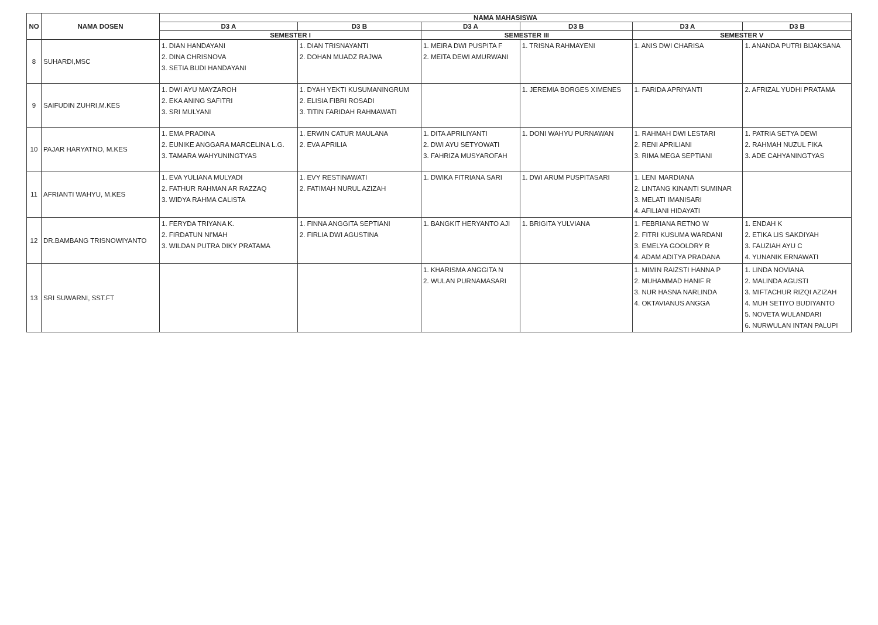| NO | NAMA DOSEN | NAMA MAHASISWA | | | | | |
| --- | --- | --- | --- | --- | --- | --- | --- |
| | | D3 A | D3 B | D3 A | D3 B | D3 A | D3 B |
| | | SEMESTER I | | SEMESTER III | | SEMESTER V | |
| 8 | SUHARDI,MSC | 1. DIAN HANDAYANI 2. DINA CHRISNOVA 3. SETIA BUDI HANDAYANI | 1. DIAN TRISNAYANTI 2. DOHAN MUADZ RAJWA | 1. MEIRA DWI PUSPITA F 2. MEITA DEWI AMURWANI | 1. TRISNA RAHMAYENI | 1. ANIS DWI CHARISA | 1. ANANDA PUTRI BIJAKSANA |
| 9 | SAIFUDIN ZUHRI,M.KES | 1. DWI AYU MAYZAROH 2. EKA ANING SAFITRI 3. SRI MULYANI | 1. DYAH YEKTI KUSUMANINGRUM 2. ELISIA FIBRI ROSADI 3. TITIN FARIDAH RAHMAWATI | | 1. JEREMIA BORGES XIMENES | 1. FARIDA APRIYANTI | 2. AFRIZAL YUDHI PRATAMA |
| 10 | PAJAR HARYATNO, M.KES | 1. EMA PRADINA 2. EUNIKE ANGGARA MARCELINA L.G. 3. TAMARA WAHYUNINGTYAS | 1. ERWIN CATUR MAULANA 2. EVA APRILIA | 1. DITA APRILIYANTI 2. DWI AYU SETYOWATI 3. FAHRIZA MUSYAROFAH | 1. DONI WAHYU PURNAWAN | 1. RAHMAH DWI LESTARI 2. RENI APRILIANI 3. RIMA MEGA SEPTIANI | 1. PATRIA SETYA DEWI 2. RAHMAH NUZUL FIKA 3. ADE CAHYANINGTYAS |
| 11 | AFRIANTI WAHYU, M.KES | 1. EVA YULIANA MULYADI 2. FATHUR RAHMAN AR RAZZAQ 3. WIDYA RAHMA CALISTA | 1. EVY RESTINAWATI 2. FATIMAH NURUL AZIZAH | 1. DWIKA FITRIANA SARI | 1. DWI ARUM PUSPITASARI | 1. LENI MARDIANA 2. LINTANG KINANTI SUMINAR 3. MELATI IMANISARI 4. AFILIANI HIDAYATI | |
| 12 | DR.BAMBANG TRISNOWIYANTO | 1. FERYDA TRIYANA K. 2. FIRDATUN NI'MAH 3. WILDAN PUTRA DIKY PRATAMA | 1. FINNA ANGGITA SEPTIANI 2. FIRLIA DWI AGUSTINA | 1. BANGKIT HERYANTO AJI | 1. BRIGITA YULVIANA | 1. FEBRIANA RETNO W 2. FITRI KUSUMA WARDANI 3. EMELYA GOOLDRY R 4. ADAM ADITYA PRADANA | 1. ENDAH K 2. ETIKA LIS SAKDIYAH 3. FAUZIAH AYU C 4. YUNANIK ERNAWATI |
| 13 | SRI SUWARNI, SST.FT | | | 1. KHARISMA ANGGITA N 2. WULAN PURNAMASARI | | 1. MIMIN RAIZSTI HANNA P 2. MUHAMMAD HANIF R 3. NUR HASNA NARLINDA 4. OKTAVIANUS ANGGA | 1. LINDA NOVIANA 2. MALINDA AGUSTI 3. MIFTACHUR RIZQI AZIZAH 4. MUH SETIYO BUDIYANTO 5. NOVETA WULANDARI 6. NURWULAN INTAN PALUPI |